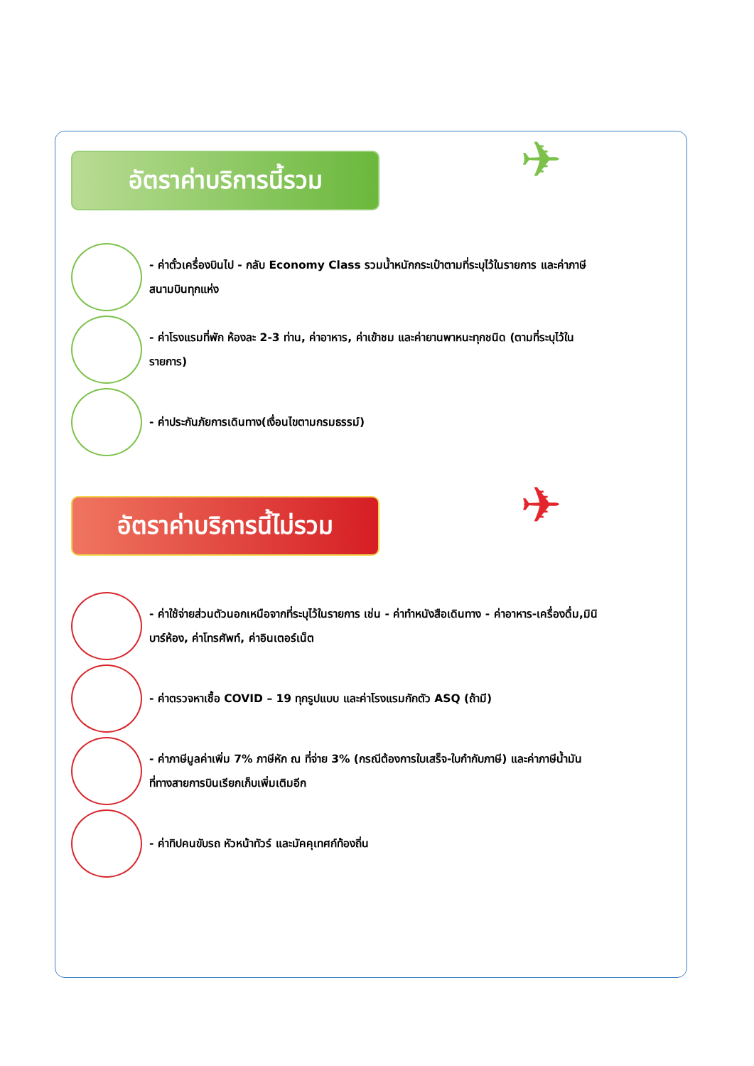อัตราค่าบริการนี้รวม ✈
- ค่าตั๋วเครื่องบินไป - กลับ Economy Class รวมน้ำหนักกระเป๋าตามที่ระบุไว้ในรายการ และค่าภาษีสนามบินทุกแห่ง
- ค่าโรงแรมที่พัก ห้องละ 2-3 ท่าน, ค่าอาหาร, ค่าเข้าชม และค่ายานพาหนะทุกชนิด (ตามที่ระบุไว้ในรายการ)
- ค่าประกันภัยการเดินทาง(เงื่อนไขตามกรมธรรม์)
อัตราค่าบริการนี้ไม่รวม ✈
- ค่าใช้จ่ายส่วนตัวนอกเหนือจากที่ระบุไว้ในรายการ เช่น - ค่าทำหนังสือเดินทาง - ค่าอาหาร-เครื่องดื่ม,มินิบาร์ห้อง, ค่าโทรศัพท์, ค่าอินเตอร์เน็ต
- ค่าตรวจหาเชื้อ COVID – 19 ทุกรูปแบบ และค่าโรงแรมกักตัว ASQ (ถ้ามี)
- ค่าภาษีมูลค่าเพิ่ม 7% ภาษีหัก ณ ที่จ่าย 3% (กรณีต้องการใบเสร็จ-ใบกำกับภาษี) และค่าภาษีน้ำมันที่ทางสายการบินเรียกเก็บเพิ่มเติมอีก
- ค่าทิปคนขับรถ หัวหน้าทัวร์ และมัคคุเทศก์ท้องถิ่น